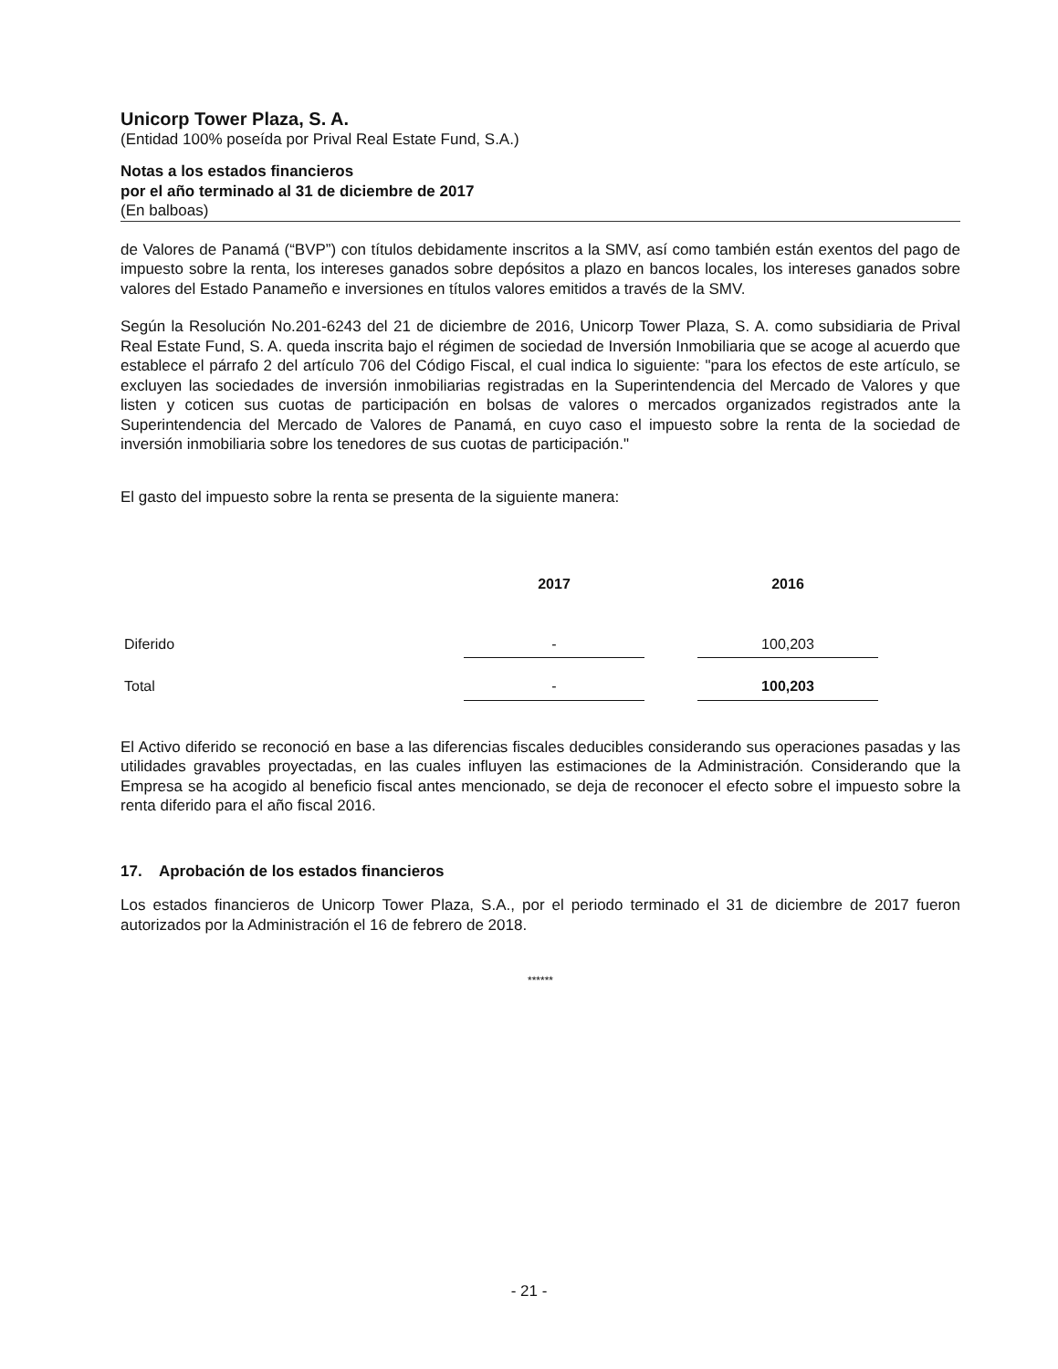Unicorp Tower Plaza, S. A.
(Entidad 100% poseída por Prival Real Estate Fund, S.A.)
Notas a los estados financieros
por el año terminado al 31 de diciembre de 2017
(En balboas)
de Valores de Panamá (“BVP”) con títulos debidamente inscritos a la SMV, así como también están exentos del pago de impuesto sobre la renta, los intereses ganados sobre depósitos a plazo en bancos locales, los intereses ganados sobre valores del Estado Panameño e inversiones en títulos valores emitidos a través de la SMV.
Según la Resolución No.201-6243 del 21 de diciembre de 2016, Unicorp Tower Plaza, S. A. como subsidiaria de Prival Real Estate Fund, S. A. queda inscrita bajo el régimen de sociedad de Inversión Inmobiliaria que se acoge al acuerdo que establece el párrafo 2 del artículo 706 del Código Fiscal, el cual indica lo siguiente: "para los efectos de este artículo, se excluyen las sociedades de inversión inmobiliarias registradas en la Superintendencia del Mercado de Valores y que listen y coticen sus cuotas de participación en bolsas de valores o mercados organizados registrados ante la Superintendencia del Mercado de Valores de Panamá, en cuyo caso el impuesto sobre la renta de la sociedad de inversión inmobiliaria sobre los tenedores de sus cuotas de participación."
El gasto del impuesto sobre la renta se presenta de la siguiente manera:
| | 2017 | | 2016 |
| --- | --- | --- | --- |
| Diferido | - | | 100,203 |
| Total | - | | 100,203 |
El Activo diferido se reconoció en base a las diferencias fiscales deducibles considerando sus operaciones pasadas y las utilidades gravables proyectadas, en las cuales influyen las estimaciones de la Administración. Considerando que la Empresa se ha acogido al beneficio fiscal antes mencionado, se deja de reconocer el efecto sobre el impuesto sobre la renta diferido para el año fiscal 2016.
17. Aprobación de los estados financieros
Los estados financieros de Unicorp Tower Plaza, S.A., por el periodo terminado el 31 de diciembre de 2017 fueron autorizados por la Administración el 16 de febrero de 2018.
******
- 21 -